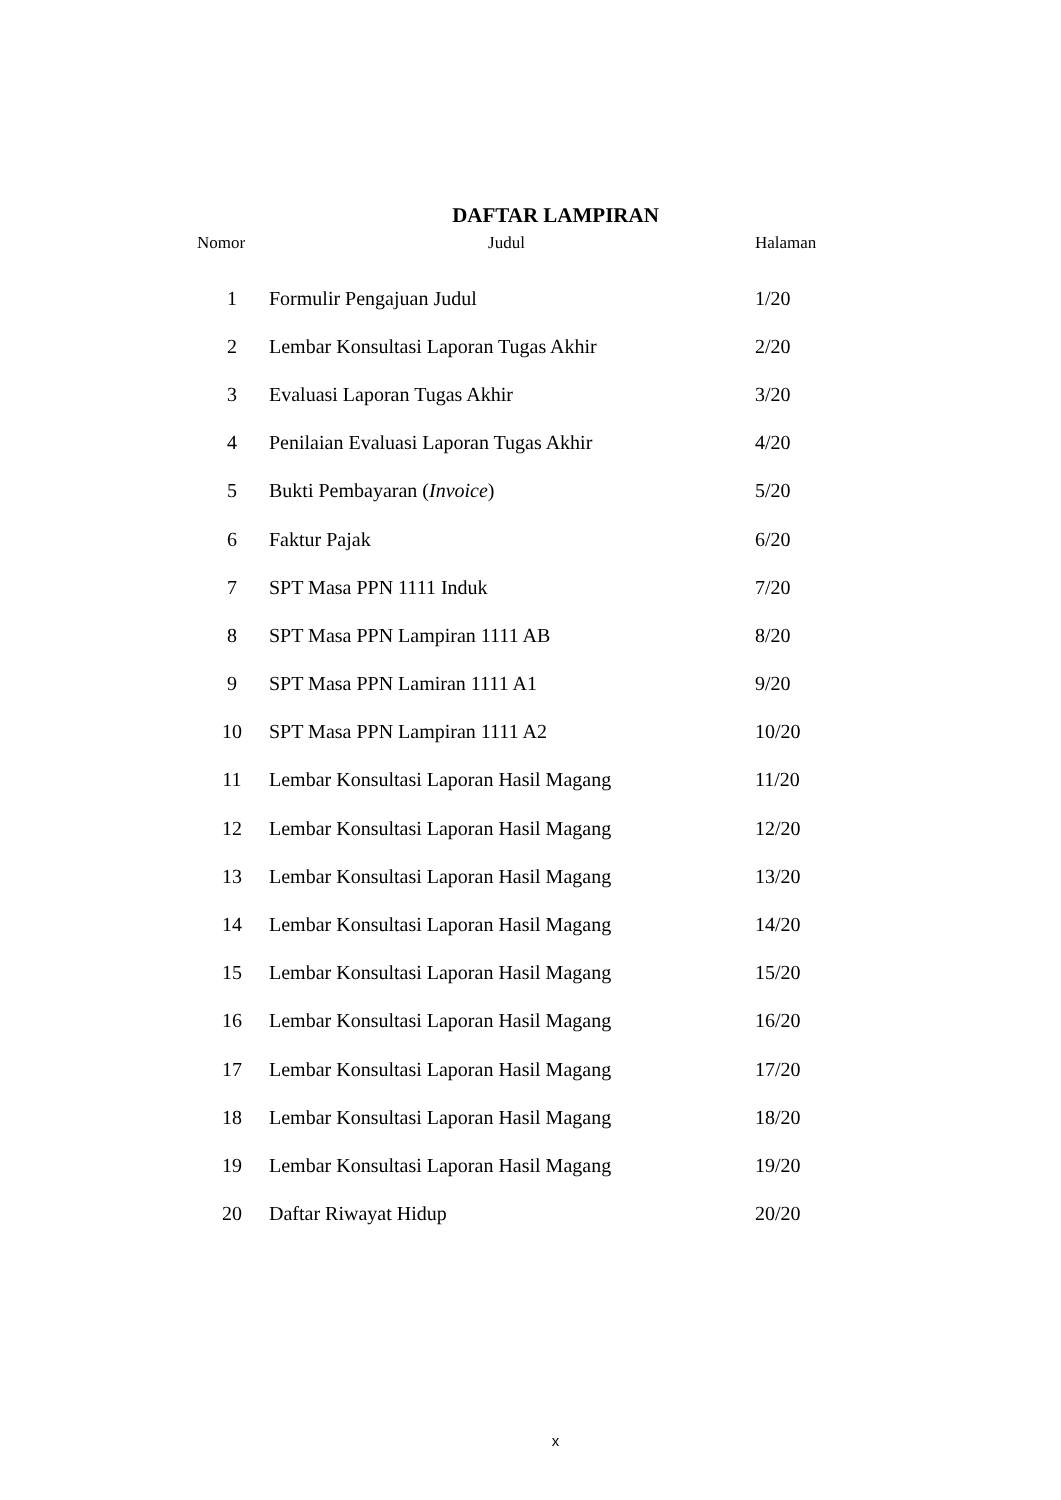DAFTAR LAMPIRAN
| Nomor | Judul | Halaman |
| --- | --- | --- |
| 1 | Formulir Pengajuan Judul | 1/20 |
| 2 | Lembar Konsultasi Laporan Tugas Akhir | 2/20 |
| 3 | Evaluasi Laporan Tugas Akhir | 3/20 |
| 4 | Penilaian Evaluasi Laporan Tugas Akhir | 4/20 |
| 5 | Bukti Pembayaran ( Invoice ) | 5/20 |
| 6 | Faktur Pajak | 6/20 |
| 7 | SPT Masa PPN 1111 Induk | 7/20 |
| 8 | SPT Masa PPN Lampiran 1111 AB | 8/20 |
| 9 | SPT Masa PPN Lamiran 1111 A1 | 9/20 |
| 10 | SPT Masa PPN Lampiran 1111 A2 | 10/20 |
| 11 | Lembar Konsultasi Laporan Hasil Magang | 11/20 |
| 12 | Lembar Konsultasi Laporan Hasil Magang | 12/20 |
| 13 | Lembar Konsultasi Laporan Hasil Magang | 13/20 |
| 14 | Lembar Konsultasi Laporan Hasil Magang | 14/20 |
| 15 | Lembar Konsultasi Laporan Hasil Magang | 15/20 |
| 16 | Lembar Konsultasi Laporan Hasil Magang | 16/20 |
| 17 | Lembar Konsultasi Laporan Hasil Magang | 17/20 |
| 18 | Lembar Konsultasi Laporan Hasil Magang | 18/20 |
| 19 | Lembar Konsultasi Laporan Hasil Magang | 19/20 |
| 20 | Daftar Riwayat Hidup | 20/20 |
x